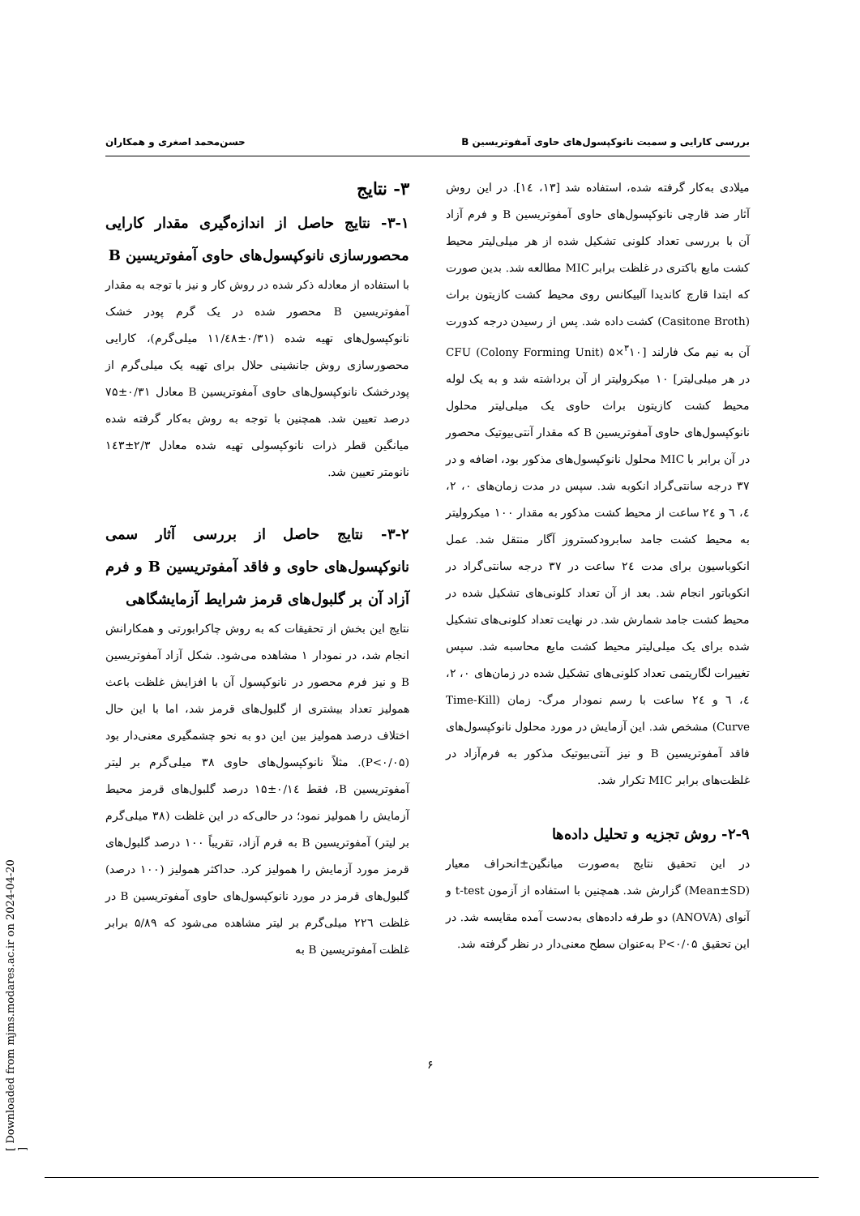بررسی کارایی و سمیت نانوکپسول‌های حاوی آمفوتریسین B حسن‌محمد اصغری و همکاران
میلادی به‌کار گرفته شده، استفاده شد [۱۳، ۱٤]. در این روش آثار ضد قارچی نانوکپسول‌های حاوی آمفوتریسین B و فرم آزاد آن با بررسی تعداد کلونی تشکیل شده از هر میلی‌لیتر محیط کشت مایع باکتری در غلظت برابر MIC مطالعه شد. بدین صورت که ابتدا قارچ کاندیدا آلبیکانس روی محیط کشت کازیتون براث (Casitone Broth) کشت داده شد. پس از رسیدن درجه کدورت آن به نیم مک فارلند [<sup>۳</sup>۱۰×۵ CFU (Colony Forming Unit) در هر میلی‌لیتر] ۱۰ میکرولیتر از آن برداشته شد و به یک لوله محیط کشت کازیتون براث حاوی یک میلی‌لیتر محلول نانوکپسول‌های حاوی آمفوتریسین B که مقدار آنتی‌بیوتیک محصور در آن برابر با MIC محلول نانوکپسول‌های مذکور بود، اضافه و در ۳۷ درجه سانتی‌گراد انکوبه شد. سپس در مدت زمان‌های ۰، ۲، ٤، ٦ و ۲٤ ساعت از محیط کشت مذکور به مقدار ۱۰۰ میکرولیتر به محیط کشت جامد سابرودکستروز آگار منتقل شد. عمل انکوباسیون برای مدت ۲٤ ساعت در ۳۷ درجه سانتی‌گراد در انکوباتور انجام شد. بعد از آن تعداد کلونی‌های تشکیل شده در محیط کشت جامد شمارش شد. در نهایت تعداد کلونی‌های تشکیل شده برای یک میلی‌لیتر محیط کشت مایع محاسبه شد. سپس تغییرات لگاریتمی تعداد کلونی‌های تشکیل شده در زمان‌های ۰، ۲، ٤، ٦ و ۲٤ ساعت با رسم نمودار مرگ- زمان (Time-Kill Curve) مشخص شد. این آزمایش در مورد محلول نانوکپسول‌های فاقد آمفوتریسین B و نیز آنتی‌بیوتیک مذکور به فرم‌آزاد در غلظت‌های برابر MIC تکرار شد.
۲-۹- روش تجزیه و تحلیل داده‌ها
در این تحقیق نتایج به‌صورت میانگین±انحراف معیار (Mean±SD) گزارش شد. همچنین با استفاده از آزمون t-test و آنوای (ANOVA) دو طرفه داده‌های به‌دست آمده مقایسه شد. در این تحقیق P<۰/۰۵ به‌عنوان سطح معنی‌دار در نظر گرفته شد.
۳- نتایج
۳-۱- نتایج حاصل از اندازه‌گیری مقدار کارایی محصورسازی نانوکپسول‌های حاوی آمفوتریسین B
با استفاده از معادله ذکر شده در روش کار و نیز با توجه به مقدار آمفوتریسین B محصور شده در یک گرم پودر خشک نانوکپسول‌های تهیه شده (۰/۳۱±۱۱/٤۸ میلی‌گرم)، کارایی محصورسازی روش جانشینی حلال برای تهیه یک میلی‌گرم از پودرخشک نانوکپسول‌های حاوی آمفوتریسین B معادل ۰/۳۱±۷۵ درصد تعیین شد. همچنین با توجه به روش به‌کار گرفته شده میانگین قطر ذرات نانوکپسولی تهیه شده معادل ۲/۳±۱٤۳ نانومتر تعیین شد.
۳-۲- نتایج حاصل از بررسی آثار سمی نانوکپسول‌های حاوی و فاقد آمفوتریسین B و فرم آزاد آن بر گلبول‌های قرمز شرایط آزمایشگاهی
نتایج این بخش از تحقیقات که به روش چاکرابورتی و همکارانش انجام شد، در نمودار ۱ مشاهده می‌شود. شکل آزاد آمفوتریسین B و نیز فرم محصور در نانوکپسول آن با افزایش غلظت باعث همولیز تعداد بیشتری از گلبول‌های قرمز شد، اما با این حال اختلاف درصد همولیز بین این دو به نحو چشمگیری معنی‌دار بود (P<۰/۰۵). مثلاً نانوکپسول‌های حاوی ۳۸ میلی‌گرم بر لیتر آمفوتریسین B، فقط ۰/۱٤±۱۵ درصد گلبول‌های قرمز محیط آزمایش را همولیز نمود؛ در حالی‌که در این غلظت (۳۸ میلی‌گرم بر لیتر) آمفوتریسین B به فرم آزاد، تقریباً ۱۰۰ درصد گلبول‌های قرمز مورد آزمایش را همولیز کرد. حداکثر همولیز (۱۰۰ درصد) گلبول‌های قرمز در مورد نانوکپسول‌های حاوی آمفوتریسین B در غلظت ۲۲٦ میلی‌گرم بر لیتر مشاهده می‌شود که ۵/۸۹ برابر غلظت آمفوتریسین B به
۶
[ Downloaded from mjms.modares.ac.ir on 2024-04-20 ]